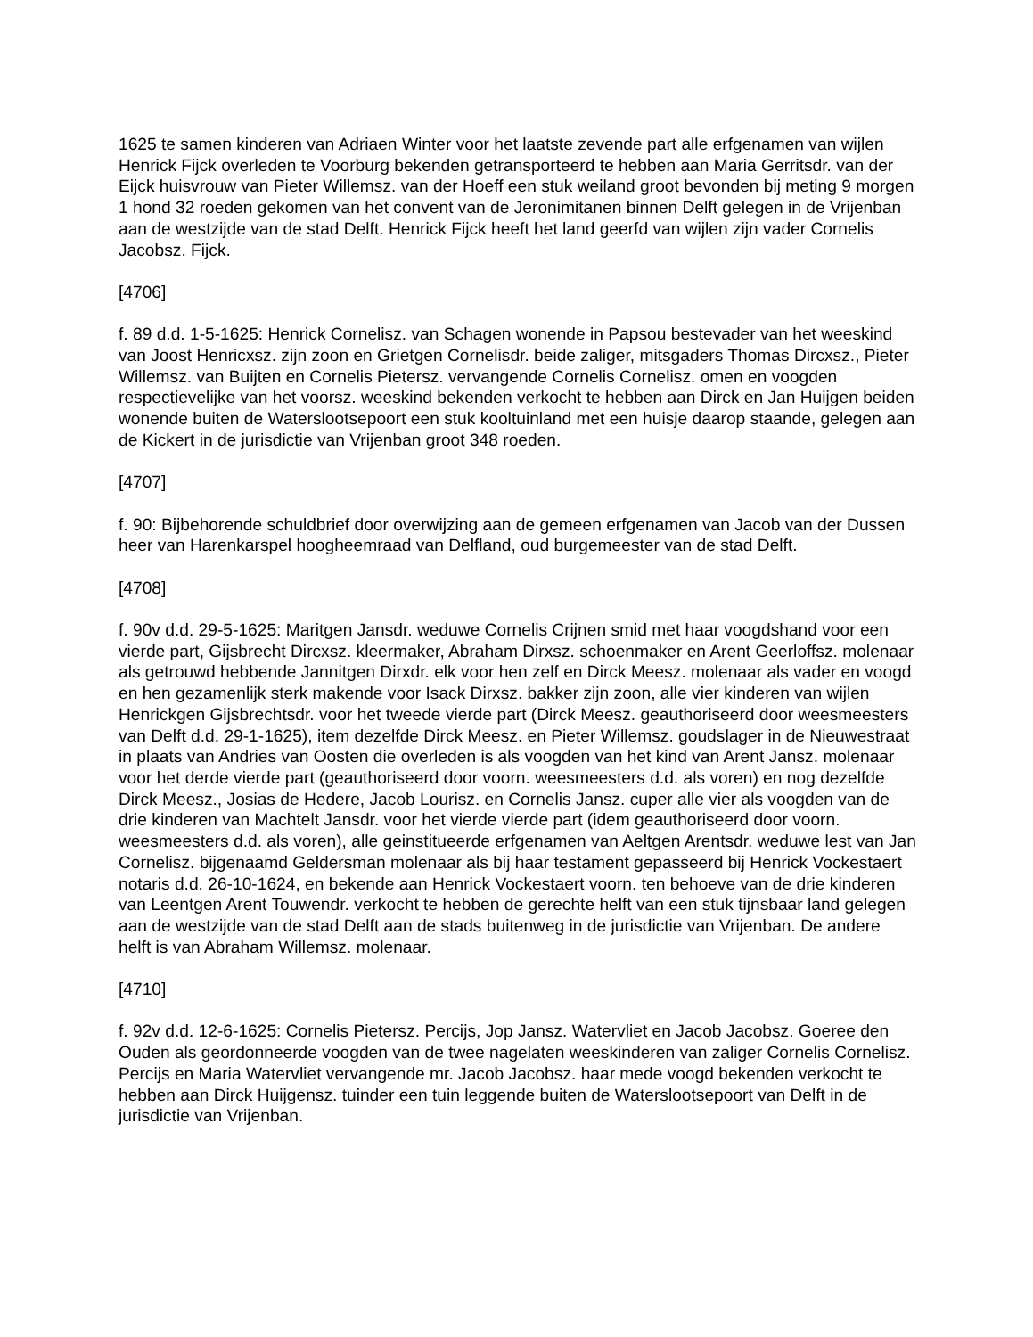1625 te samen kinderen van Adriaen Winter voor het laatste zevende part alle erfgenamen van wijlen Henrick Fijck overleden te Voorburg bekenden getransporteerd te hebben aan Maria Gerritsdr. van der Eijck huisvrouw van Pieter Willemsz. van der Hoeff een stuk weiland groot bevonden bij meting 9 morgen 1 hond 32 roeden gekomen van het convent van de Jeronimitanen binnen Delft gelegen in de Vrijenban aan de westzijde van de stad Delft. Henrick Fijck heeft het land geerfd van wijlen zijn vader Cornelis Jacobsz. Fijck.
[4706]
f. 89 d.d. 1-5-1625: Henrick Cornelisz. van Schagen wonende in Papsou bestevader van het weeskind van Joost Henricxsz. zijn zoon en Grietgen Cornelisdr. beide zaliger, mitsgaders Thomas Dircxsz., Pieter Willemsz. van Buijten en Cornelis Pietersz. vervangende Cornelis Cornelisz. omen en voogden respectievelijke van het voorsz. weeskind bekenden verkocht te hebben aan Dirck en Jan Huijgen beiden wonende buiten de Waterslootsepoort een stuk kooltuinland met een huisje daarop staande, gelegen aan de Kickert in de jurisdictie van Vrijenban groot 348 roeden.
[4707]
f. 90: Bijbehorende schuldbrief door overwijzing aan de gemeen erfgenamen van Jacob van der Dussen heer van Harenkarspel hoogheemraad van Delfland, oud burgemeester van de stad Delft.
[4708]
f. 90v d.d. 29-5-1625: Maritgen Jansdr. weduwe Cornelis Crijnen smid met haar voogdshand voor een vierde part, Gijsbrecht Dircxsz. kleermaker, Abraham Dirxsz. schoenmaker en Arent Geerloffsz. molenaar als getrouwd hebbende Jannitgen Dirxdr. elk voor hen zelf en Dirck Meesz. molenaar als vader en voogd en hen gezamenlijk sterk makende voor Isack Dirxsz. bakker zijn zoon, alle vier kinderen van wijlen Henrickgen Gijsbrechtsdr. voor het tweede vierde part (Dirck Meesz. geauthoriseerd door weesmeesters van Delft d.d. 29-1-1625), item dezelfde Dirck Meesz. en Pieter Willemsz. goudslager in de Nieuwestraat in plaats van Andries van Oosten die overleden is als voogden van het kind van Arent Jansz. molenaar voor het derde vierde part (geauthoriseerd door voorn. weesmeesters d.d. als voren) en nog dezelfde Dirck Meesz., Josias de Hedere, Jacob Lourisz. en Cornelis Jansz. cuper alle vier als voogden van de drie kinderen van Machtelt Jansdr. voor het vierde vierde part (idem geauthoriseerd door voorn. weesmeesters d.d. als voren), alle geinstitueerde erfgenamen van Aeltgen Arentsdr. weduwe lest van Jan Cornelisz. bijgenaamd Geldersman molenaar als bij haar testament gepasseerd bij Henrick Vockestaert notaris d.d. 26-10-1624, en bekende aan Henrick Vockestaert voorn. ten behoeve van de drie kinderen van Leentgen Arent Touwendr. verkocht te hebben de gerechte helft van een stuk tijnsbaar land gelegen aan de westzijde van de stad Delft aan de stads buitenweg in de jurisdictie van Vrijenban. De andere helft is van Abraham Willemsz. molenaar.
[4710]
f. 92v d.d. 12-6-1625: Cornelis Pietersz. Percijs, Jop Jansz. Watervliet en Jacob Jacobsz. Goeree den Ouden als geordonneerde voogden van de twee nagelaten weeskinderen van zaliger Cornelis Cornelisz. Percijs en Maria Watervliet vervangende mr. Jacob Jacobsz. haar mede voogd bekenden verkocht te hebben aan Dirck Huijgensz. tuinder een tuin leggende buiten de Waterslootsepoort van Delft in de jurisdictie van Vrijenban.